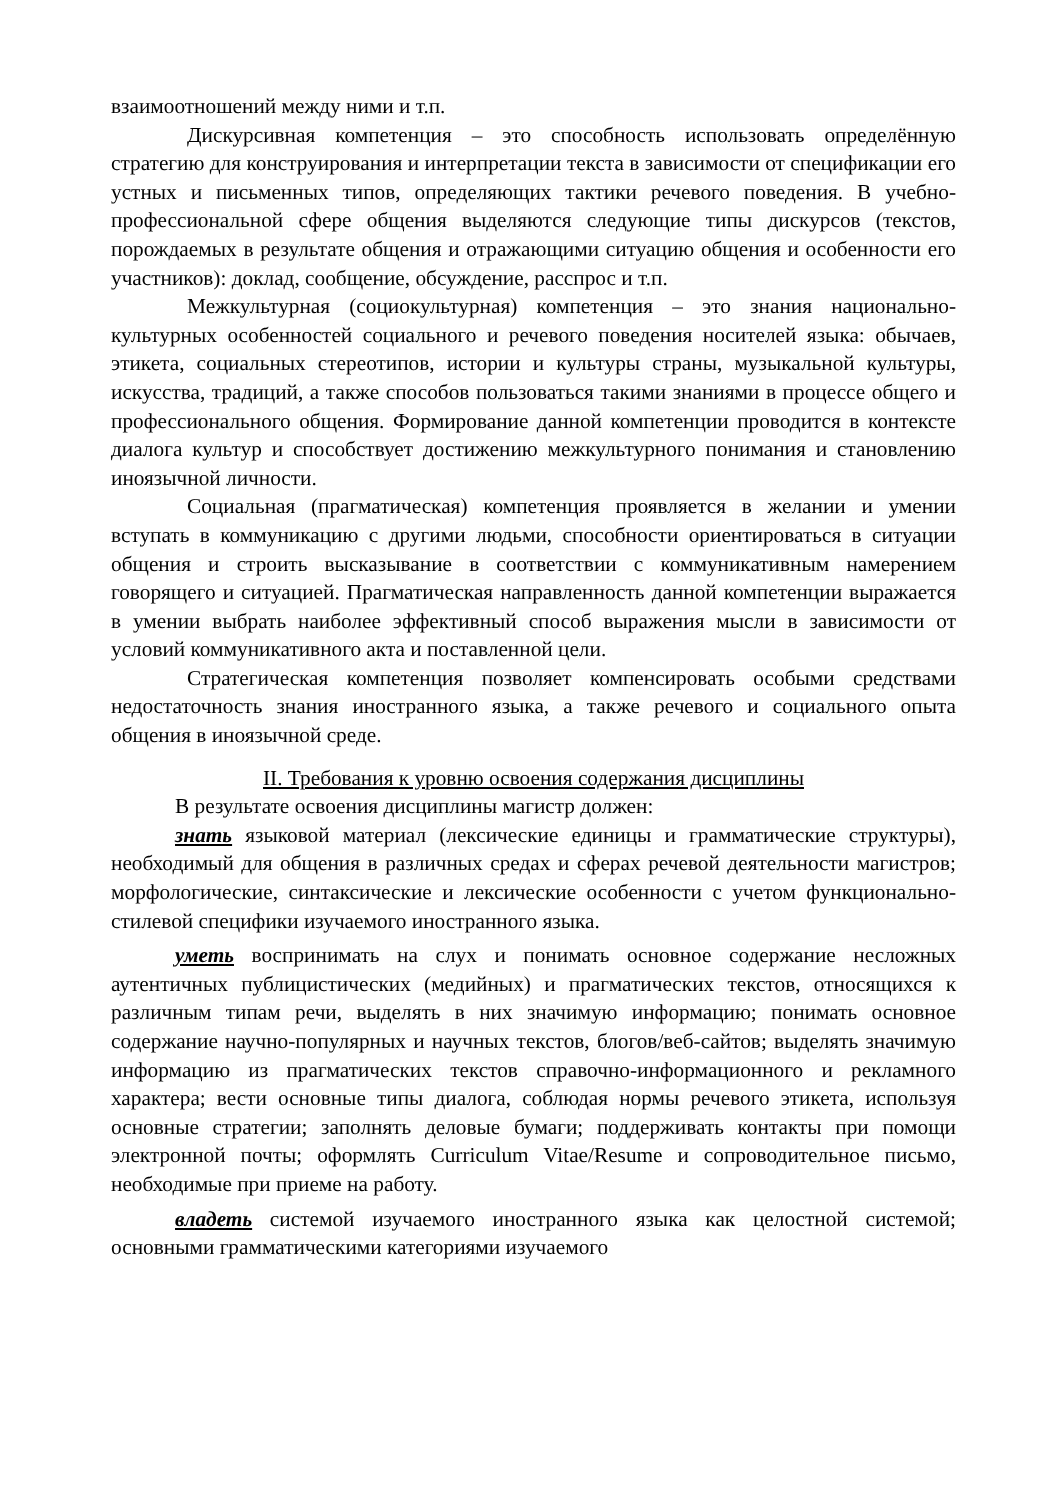взаимоотношений между ними и т.п.
Дискурсивная компетенция – это способность использовать определённую стратегию для конструирования и интерпретации текста в зависимости от спецификации его устных и письменных типов, определяющих тактики речевого поведения. В учебно-профессиональной сфере общения выделяются следующие типы дискурсов (текстов, порождаемых в результате общения и отражающими ситуацию общения и особенности его участников): доклад, сообщение, обсуждение, расспрос и т.п.
Межкультурная (социокультурная) компетенция – это знания национально-культурных особенностей социального и речевого поведения носителей языка: обычаев, этикета, социальных стереотипов, истории и культуры страны, музыкальной культуры, искусства, традиций, а также способов пользоваться такими знаниями в процессе общего и профессионального общения. Формирование данной компетенции проводится в контексте диалога культур и способствует достижению межкультурного понимания и становлению иноязычной личности.
Социальная (прагматическая) компетенция проявляется в желании и умении вступать в коммуникацию с другими людьми, способности ориентироваться в ситуации общения и строить высказывание в соответствии с коммуникативным намерением говорящего и ситуацией. Прагматическая направленность данной компетенции выражается в умении выбрать наиболее эффективный способ выражения мысли в зависимости от условий коммуникативного акта и поставленной цели.
Стратегическая компетенция позволяет компенсировать особыми средствами недостаточность знания иностранного языка, а также речевого и социального опыта общения в иноязычной среде.
II. Требования к уровню освоения содержания дисциплины
В результате освоения дисциплины магистр должен:
знать языковой материал (лексические единицы и грамматические структуры), необходимый для общения в различных средах и сферах речевой деятельности магистров; морфологические, синтаксические и лексические особенности с учетом функционально-стилевой специфики изучаемого иностранного языка.
уметь воспринимать на слух и понимать основное содержание несложных аутентичных публицистических (медийных) и прагматических текстов, относящихся к различным типам речи, выделять в них значимую информацию; понимать основное содержание научно-популярных и научных текстов, блогов/веб-сайтов; выделять значимую информацию из прагматических текстов справочно-информационного и рекламного характера; вести основные типы диалога, соблюдая нормы речевого этикета, используя основные стратегии; заполнять деловые бумаги; поддерживать контакты при помощи электронной почты; оформлять Curriculum Vitae/Resume и сопроводительное письмо, необходимые при приеме на работу.
владеть системой изучаемого иностранного языка как целостной системой; основными грамматическими категориями изучаемого